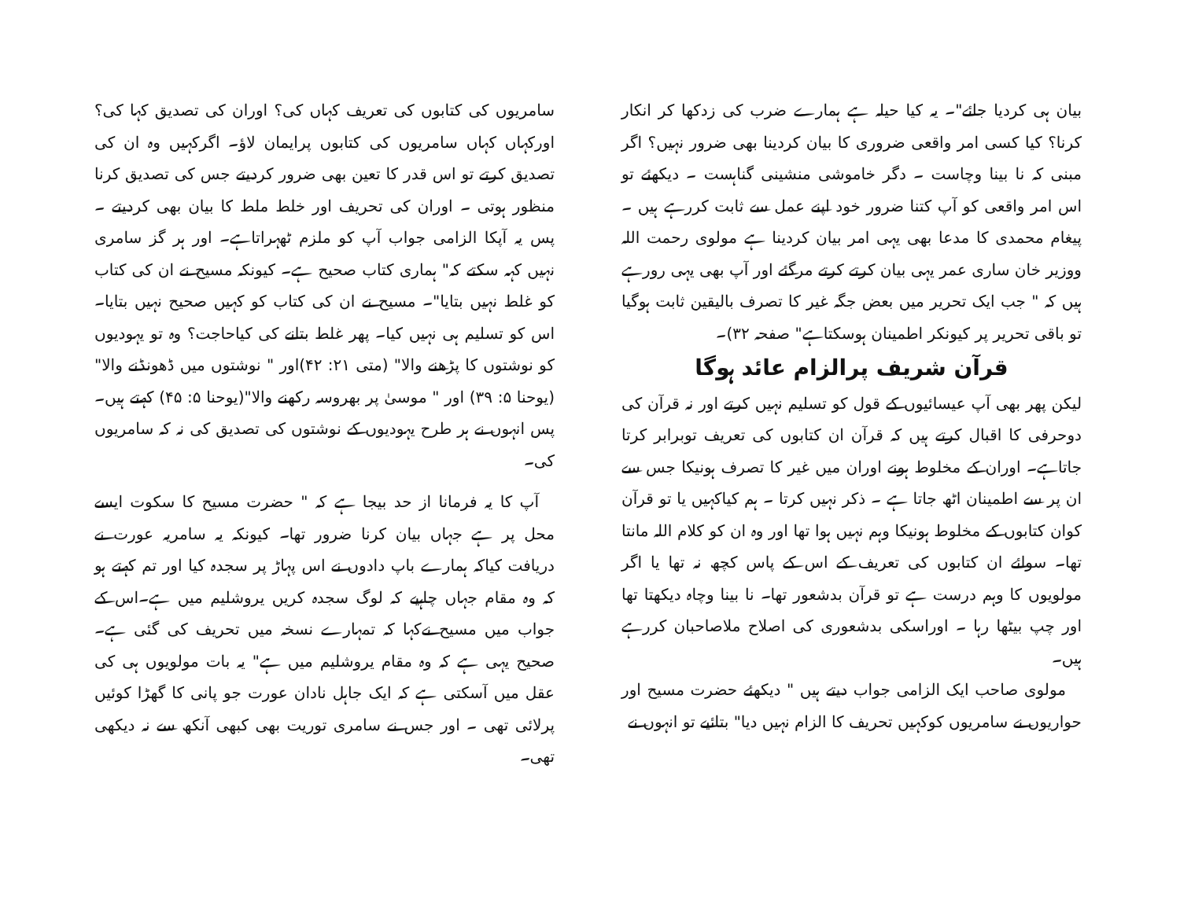بیان ہی کردیا جائے"۔ یہ کیا حیلہ ہے ہمارے ضرب کی زدکھا کر انکار کرنا؟ کیا کسی امر واقعی ضروری کا بیان کردینا بھی ضرور نہیں؟ اگر مبنی کہ نا بینا وچاست ۔ دگر خاموشی منشینی گناہست ۔ دیکھئے تو اس امر واقعی کو آپ کتنا ضرور خود اپنے عمل سے ثابت کررہے ہیں ۔ پیغام محمدی کا مدعا بھی یہی امر بیان کردینا ہے مولوی رحمت اللہ ووزیر خان ساری عمر یہی بیان کرتے کرتے مرگئے اور آپ بھی یہی رورہے ہیں کہ " جب ایک تحریر میں بعض جگہ غیر کا تصرف بالیقین ثابت ہوگیا تو باقی تحریر پر کیونکر اطمینان ہوسکتاہے" صفحہ ۳۲)۔
قرآن شریف پرالزام عائد ہوگا
لیکن پھر بھی آپ عیسائیوں کے قول کو تسلیم نہیں کرتے اور نہ قرآن کی دوحرفی کا اقبال کرتے ہیں کہ قرآن ان کتابوں کی تعریف توبرابر کرتا جاتاہے۔ اوران کے مخلوط ہونے اوران میں غیر کا تصرف ہونیکا جس سے ان پر سے اطمینان اٹھ جاتا ہے ۔ ذکر نہیں کرتا ۔ ہم کیاکہیں یا تو قرآن کوان کتابوں کے مخلوط ہونیکا وہم نہیں ہوا تھا اور وہ ان کو کلام اللہ مانتا تھا۔ سوائے ان کتابوں کی تعریف کے اس کے پاس کچھ نہ تھا یا اگر مولویوں کا وہم درست ہے تو قرآن بدشعور تھا۔ نا بینا وچاہ دیکھتا تھا اور چپ بیٹھا رہا ۔ اوراسکی بدشعوری کی اصلاح ملاصاحبان کررہے ہیں۔
مولوی صاحب ایک الزامی جواب دیتے ہیں " دیکھئے حضرت مسیح اور حواریوں نے سامریوں کوکہیں تحریف کا الزام نہیں دیا" بتائیے تو انہوں نے
سامریوں کی کتابوں کی تعریف کہاں کی؟ اوران کی تصدیق کہا کی؟ اورکہاں کہاں سامریوں کی کتابوں پرایمان لاؤ۔ اگرکہیں وہ ان کی تصدیق کرتے تو اس قدر کا تعین بھی ضرور کردیتے جس کی تصدیق کرنا منظور ہوتی ۔ اوران کی تحریف اور خلط ملط کا بیان بھی کردیتے ۔ پس یہ آپکا الزامی جواب آپ کو ملزم ٹھہراتاہے۔ اور ہر گز سامری نہیں کہہ سکتے کہ" ہماری کتاب صحیح ہے۔ کیونکہ مسیح نے ان کی کتاب کو غلط نہیں بتایا"۔ مسیح نے ان کی کتاب کو کہیں صحیح نہیں بتایا۔اس کو تسلیم ہی نہیں کیا۔ پھر غلط بتانے کی کیاحاجت؟ وہ تو یہودیوں کو نوشتوں کا پڑھنے والا" (متی ۲۱: ۴۲)اور " نوشتوں میں ڈھونڈنے والا"(یوحنا ۵: ۳۹) اور " موسیٰ پر بھروسہ رکھنے والا"(یوحنا ۵: ۴۵) کہتے ہیں۔ پس انہوں نے ہر طرح یہودیوں کے نوشتوں کی تصدیق کی نہ کہ سامریوں کی۔
آپ کا یہ فرمانا از حد بیجا ہے کہ " حضرت مسیح کا سکوت ایسے محل پر ہے جہاں بیان کرنا ضرور تھا۔ کیونکہ یہ سامریہ عورت نے دریافت کیاکہ ہمارے باپ دادوں نے اس پہاڑ پر سجدہ کیا اور تم کہتے ہو کہ وہ مقام جہاں چاہیے کہ لوگ سجدہ کریں یروشلیم میں ہے۔اس کے جواب میں مسیح نےکہا کہ تمہارے نسخہ میں تحریف کی گئی ہے۔ صحیح یہی ہے کہ وہ مقام یروشلیم میں ہے" یہ بات مولویوں ہی کی عقل میں آسکتی ہے کہ ایک جاہل نادان عورت جو پانی کا گھڑا کوئیں پرلائی تھی ۔ اور جس نے سامری توریت بھی کبھی آنکھ سے نہ دیکھی تھی۔